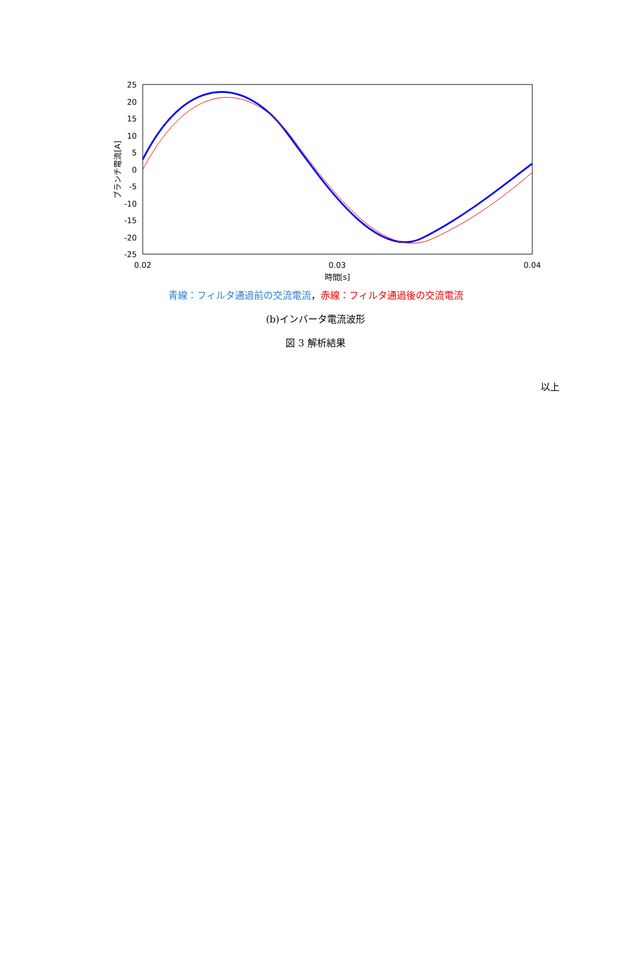25
20
15
10
5
0
-5
-10
-15
-20
-25
0.02
0.03
0.04
時間[s]
ブランチ電流[A]
青線：フィルタ通過前の交流電流，赤線：フィルタ通過後の交流電流
(b)インバータ電流波形
図 3 解析結果
以上